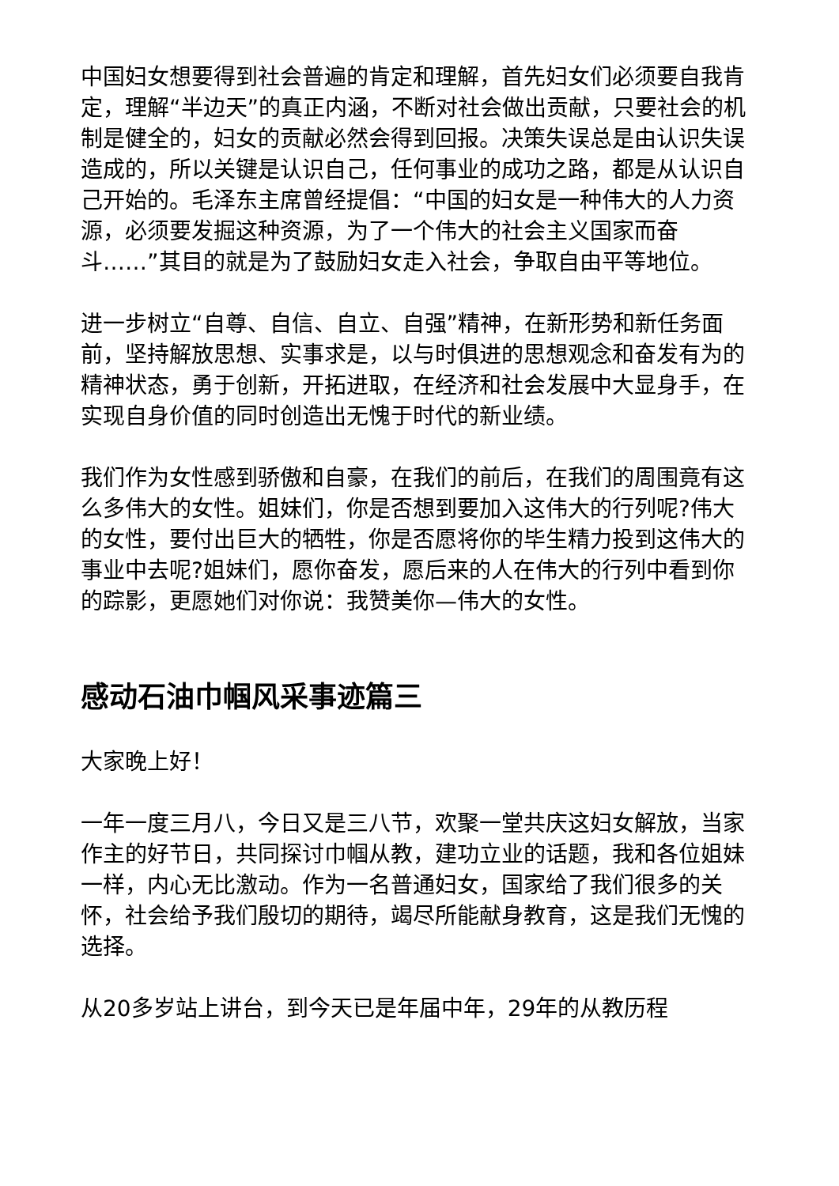中国妇女想要得到社会普遍的肯定和理解，首先妇女们必须要自我肯定，理解“半边天”的真正内涵，不断对社会做出贡献，只要社会的机制是健全的，妇女的贡献必然会得到回报。决策失误总是由认识失误造成的，所以关键是认识自己，任何事业的成功之路，都是从认识自己开始的。毛泽东主席曾经提倡：“中国的妇女是一种伟大的人力资源，必须要发掘这种资源，为了一个伟大的社会主义国家而奋斗……”其目的就是为了鼓励妇女走入社会，争取自由平等地位。
进一步树立“自尊、自信、自立、自强”精神，在新形势和新任务面前，坚持解放思想、实事求是，以与时俱进的思想观念和奋发有为的精神状态，勇于创新，开拓进取，在经济和社会发展中大显身手，在实现自身价值的同时创造出无愧于时代的新业绩。
我们作为女性感到骄傲和自豪，在我们的前后，在我们的周围竟有这么多伟大的女性。姐妹们，你是否想到要加入这伟大的行列呢?伟大的女性，要付出巨大的牺牲，你是否愿将你的毕生精力投到这伟大的事业中去呢?姐妹们，愿你奋发，愿后来的人在伟大的行列中看到你的踪影，更愿她们对你说：我赞美你—伟大的女性。
感动石油巾帼风采事迹篇三
大家晚上好！
一年一度三月八，今日又是三八节，欢聚一堂共庆这妇女解放，当家作主的好节日，共同探讨巾帼从教，建功立业的话题，我和各位姐妹一样，内心无比激动。作为一名普通妇女，国家给了我们很多的关怀，社会给予我们殷切的期待，竭尽所能献身教育，这是我们无愧的选择。
从20多岁站上讲台，到今天已是年届中年，29年的从教历程